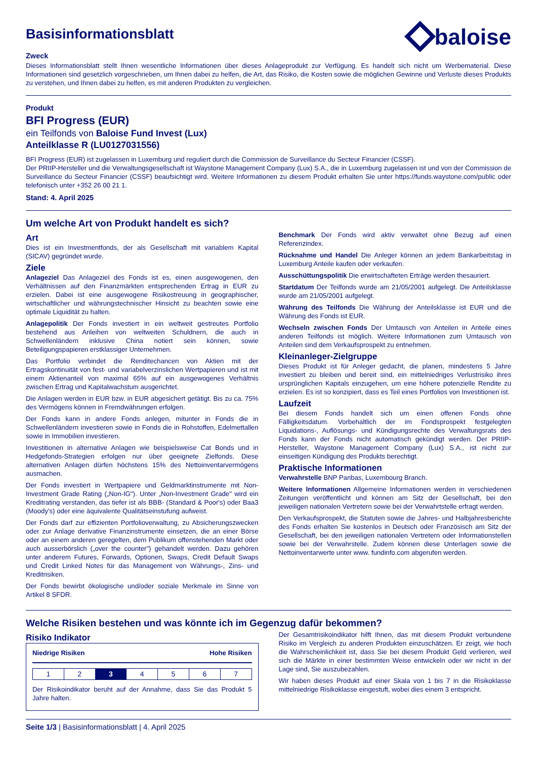Basisinformationsblatt
baloise
Zweck
Dieses Informationsblatt stellt Ihnen wesentliche Informationen über dieses Anlageprodukt zur Verfügung. Es handelt sich nicht um Werbematerial. Diese Informationen sind gesetzlich vorgeschrieben, um Ihnen dabei zu helfen, die Art, das Risiko, die Kosten sowie die möglichen Gewinne und Verluste dieses Produkts zu verstehen, und Ihnen dabei zu helfen, es mit anderen Produkten zu vergleichen.
Produkt
BFI Progress (EUR)
ein Teilfonds von Baloise Fund Invest (Lux)
Anteilklasse R (LU0127031556)
BFI Progress (EUR) ist zugelassen in Luxemburg und reguliert durch die Commission de Surveillance du Secteur Financier (CSSF).
Der PRIIP-Hersteller und die Verwaltungsgesellschaft ist Waystone Management Company (Lux) S.A., die in Luxemburg zugelassen ist und von der Commission de Surveillance du Secteur Financier (CSSF) beaufsichtigt wird. Weitere Informationen zu diesem Produkt erhalten Sie unter https://funds.waystone.com/public oder telefonisch unter +352 26 00 21 1.
Stand: 4. April 2025
Um welche Art von Produkt handelt es sich?
Art
Dies ist ein Investmentfonds, der als Gesellschaft mit variablem Kapital (SICAV) gegründet wurde.
Ziele
Anlageziel Das Anlageziel des Fonds ist es, einen ausgewogenen, den Verhältnissen auf den Finanzmärkten entsprechenden Ertrag in EUR zu erzielen. Dabei ist eine ausgewogene Risikostreuung in geographischer, wirtschaftlicher und währungstechnischer Hinsicht zu beachten sowie eine optimale Liquidität zu halten.
Anlagepolitik Der Fonds investiert in ein weltweit gestreutes Portfolio bestehend aus Anleihen von weltweiten Schuldnern, die auch in Schwellenländern inklusive China notiert sein können, sowie Beteiligungspapieren erstklassiger Unternehmen.
Das Portfolio verbindet die Renditechancen von Aktien mit der Ertragskontinuität von fest- und variabelverzinslichen Wertpapieren und ist mit einem Aktienanteil von maximal 65% auf ein ausgewogenes Verhältnis zwischen Ertrag und Kapitalwachstum ausgerichtet.
Die Anlagen werden in EUR bzw. in EUR abgesichert getätigt. Bis zu ca. 75% des Vermögens können in Fremdwährungen erfolgen.
Der Fonds kann in andere Fonds anlegen, mitunter in Fonds die in Schwellenländern investieren sowie in Fonds die in Rohstoffen, Edelmettallen sowie in Immobilien investieren.
Investitionen in alternative Anlagen wie beispielsweise Cat Bonds und in Hedgefonds-Strategien erfolgen nur über geeignete Zielfonds. Diese alternativen Anlagen dürfen höchstens 15% des Nettoinventarvermögens ausmachen.
Der Fonds investiert in Wertpapiere und Geldmarktinstrumente mit Non-Investment Grade Rating („Non-IG"). Unter „Non-Investment Grade" wird ein Kreditrating verstanden, das tiefer ist als BBB- (Standard & Poor's) oder Baa3 (Moody's) oder eine äquivalente Qualitätseinstufung aufweist.
Der Fonds darf zur effizienten Portfolioverwaltung, zu Absicherungszwecken oder zur Anlage derivative Finanzinstrumente einsetzen, die an einer Börse oder an einem anderen geregelten, dem Publikum offenstehenden Markt oder auch ausserbörslich („over the counter") gehandelt werden. Dazu gehören unter anderem Futures, Forwards, Optionen, Swaps, Credit Default Swaps und Credit Linked Notes für das Management von Währungs-, Zins- und Kreditrisiken.
Der Fonds bewirbt ökologische und/oder soziale Merkmale im Sinne von Artikel 8 SFDR.
Benchmark Der Fonds wird aktiv verwaltet ohne Bezug auf einen Referenzindex.
Rücknahme und Handel Die Anleger können an jedem Bankarbeitstag in Luxemburg Anteile kaufen oder verkaufen.
Ausschüttungspolitik Die erwirtschafteten Erträge werden thesauriert.
Startdatum Der Teilfonds wurde am 21/05/2001 aufgelegt. Die Anteilsklasse wurde am 21/05/2001 aufgelegt.
Währung des Teilfonds Die Währung der Anteilsklasse ist EUR und die Währung des Fonds ist EUR.
Wechseln zwischen Fonds Der Umtausch von Anteilen in Anteile eines anderen Teilfonds ist möglich. Weitere Informationen zum Umtausch von Anteilen sind dem Verkaufsprospekt zu entnehmen.
Kleinanleger-Zielgruppe
Dieses Produkt ist für Anleger gedacht, die planen, mindestens 5 Jahre investiert zu bleiben und bereit sind, ein mittelniedriges Verlustrisiko ihres ursprünglichen Kapitals einzugehen, um eine höhere potenzielle Rendite zu erzielen. Es ist so konzipiert, dass es Teil eines Portfolios von Investitionen ist.
Laufzeit
Bei diesem Fonds handelt sich um einen offenen Fonds ohne Fälligkeitsdatum. Vorbehaltlich der im Fondsprospekt festgelegten Liquidations-, Auflösungs- und Kündigungsrechte des Verwaltungsrats des Fonds kann der Fonds nicht automatisch gekündigt werden. Der PRIIP-Hersteller, Waystone Management Company (Lux) S.A., ist nicht zur einseitigen Kündigung des Produkts berechtigt.
Praktische Informationen
Verwahrstelle BNP Paribas, Luxembourg Branch.
Weitere Informationen Allgemeine Informationen werden in verschiedenen Zeitungen veröffentlicht und können am Sitz der Gesellschaft, bei den jeweiligen nationalen Vertretern sowie bei der Verwahrtstelle erfragt werden.
Den Verkaufsprospekt, die Statuten sowie die Jahres- und Halbjahresberichte des Fonds erhalten Sie kostenlos in Deutsch oder Französisch am Sitz der Gesellschaft, bei den jeweiligen nationalen Vertretern oder Informationstellen sowie bei der Verwahrstelle. Zudem können diese Unterlagen sowie die Nettoinventarwerte unter www. fundinfo.com abgerufen werden.
Welche Risiken bestehen und was könnte ich im Gegenzug dafür bekommen?
Risiko Indikator
Niedrige Risiken Hohe Risiken
| 1 | 2 | 3 | 4 | 5 | 6 | 7 |
Der Risikoindikator beruht auf der Annahme, dass Sie das Produkt 5 Jahre halten.
Der Gesamtrisikoindikator hilft Ihnen, das mit diesem Produkt verbundene Risiko im Vergleich zu anderen Produkten einzuschätzen. Er zeigt, wie hoch die Wahrscheinlichkeit ist, dass Sie bei diesem Produkt Geld verlieren, weil sich die Märkte in einer bestimmten Weise entwickeln oder wir nicht in der Lage sind, Sie auszubezahlen.
Wir haben dieses Produkt auf einer Skala von 1 bis 7 in die Risikoklasse mittelniedrige Risikoklasse eingestuft, wobei dies einem 3 entspricht.
Seite 1/3 | Basisinformationsblatt | 4. April 2025